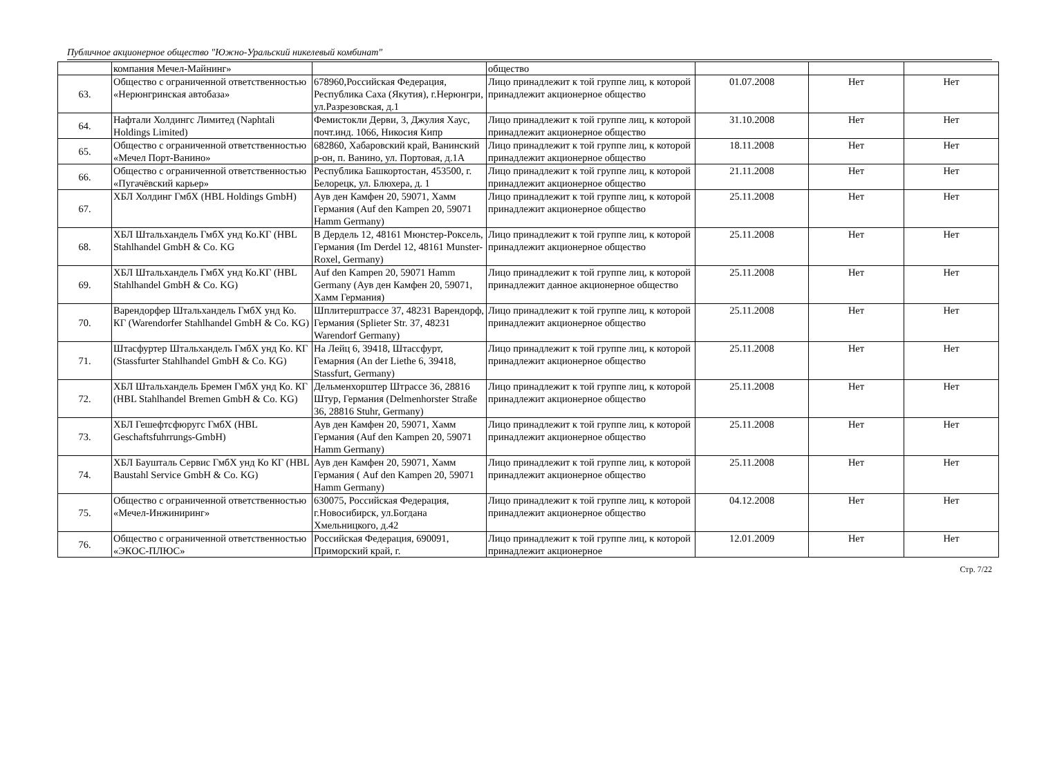Публичное акционерное общество "Южно-Уральский никелевый комбинат"
| | компания Мечел-Майнинг» | | общество | | | |
| 63. | Общество с ограниченной ответственностью «Нерюнгринская автобаза» | 678960,Российская Федерация, Республика Саха (Якутия), г.Нерюнгри, ул.Разрезовская, д.1 | Лицо принадлежит к той группе лиц, к которой принадлежит акционерное общество | 01.07.2008 | Нет | Нет |
| 64. | Нафтали Холдингс Лимитед (Naphtali Holdings Limited) | Фемистокли Дерви, 3, Джулия Хаус, почт.инд. 1066, Никосия Кипр | Лицо принадлежит к той группе лиц, к которой принадлежит акционерное общество | 31.10.2008 | Нет | Нет |
| 65. | Общество с ограниченной ответственностью «Мечел Порт-Ванино» | 682860, Хабаровский край, Ванинский р-он, п. Ванино, ул. Портовая, д.1А | Лицо принадлежит к той группе лиц, к которой принадлежит акционерное общество | 18.11.2008 | Нет | Нет |
| 66. | Общество с ограниченной ответственностью «Пугачёвский карьер» | Республика Башкортостан, 453500, г. Белорецк, ул. Блюхера, д. 1 | Лицо принадлежит к той группе лиц, к которой принадлежит акционерное общество | 21.11.2008 | Нет | Нет |
| 67. | ХБЛ Холдинг ГмбХ (HBL Holdings GmbH) | Аув ден Камфен 20, 59071, Хамм Германия (Auf den Kampen 20, 59071 Hamm Germany) | Лицо принадлежит к той группе лиц, к которой принадлежит акционерное общество | 25.11.2008 | Нет | Нет |
| 68. | ХБЛ Штальхандель ГмбХ унд Ко.КГ (HBL Stahlhandel GmbH & Co. KG | В Дердель 12, 48161 Мюнстер-Роксель, Германия (Im Derdel 12, 48161 Munster-Roxel, Germany) | Лицо принадлежит к той группе лиц, к которой принадлежит акционерное общество | 25.11.2008 | Нет | Нет |
| 69. | ХБЛ Штальхандель ГмбХ унд Ко.КГ (HBL Stahlhandel GmbH & Co. KG) | Auf den Kampen 20, 59071 Hamm Germany (Аув ден Камфен 20, 59071, Хамм Германия) | Лицо принадлежит к той группе лиц, к которой принадлежит данное акционерное общество | 25.11.2008 | Нет | Нет |
| 70. | Варендорфер Штальхандель ГмбХ унд Ко. КГ (Warendorfer Stahlhandel GmbH & Co. KG) | Шплитерштрассе 37, 48231 Варендорф, Германия (Splieter Str. 37, 48231 Warendorf Germany) | Лицо принадлежит к той группе лиц, к которой принадлежит акционерное общество | 25.11.2008 | Нет | Нет |
| 71. | Штасфуртер Штальхандель ГмбХ унд Ко. КГ (Stassfurter Stahlhandel GmbH & Co. KG) | На Лейц 6, 39418, Штассфурт, Гемарния (An der Liethe 6, 39418, Stassfurt, Germany) | Лицо принадлежит к той группе лиц, к которой принадлежит акционерное общество | 25.11.2008 | Нет | Нет |
| 72. | ХБЛ Штальхандель Бремен ГмбХ унд Ко. КГ (HBL Stahlhandel Bremen GmbH & Co. KG) | Дельменхорштер Штрассе 36, 28816 Штур, Германия (Delmenhorster Straße 36, 28816 Stuhr, Germany) | Лицо принадлежит к той группе лиц, к которой принадлежит акционерное общество | 25.11.2008 | Нет | Нет |
| 73. | ХБЛ Гешефтсфюругс ГмбХ (HBL Geschaftsfuhrrungs-GmbH) | Аув ден Камфен 20, 59071, Хамм Германия (Auf den Kampen 20, 59071 Hamm Germany) | Лицо принадлежит к той группе лиц, к которой принадлежит акционерное общество | 25.11.2008 | Нет | Нет |
| 74. | ХБЛ Бaушталь Сервис ГмбХ унд Ко КГ (HBL Baustahl Service GmbH & Co. KG) | Аув ден Камфен 20, 59071, Хамм Германия ( Auf den Kampen 20, 59071 Hamm Germany) | Лицо принадлежит к той группе лиц, к которой принадлежит акционерное общество | 25.11.2008 | Нет | Нет |
| 75. | Общество с ограниченной ответственностью «Мечел-Инжиниринг» | 630075, Российская Федерация, г.Новосибирск, ул.Богдана Хмельницкого, д.42 | Лицо принадлежит к той группе лиц, к которой принадлежит акционерное общество | 04.12.2008 | Нет | Нет |
| 76. | Общество с ограниченной ответственностью «ЭКОС-ПЛЮС» | Российская Федерация, 690091, Приморский край, г. | Лицо принадлежит к той группе лиц, к которой принадлежит акционерное | 12.01.2009 | Нет | Нет |
Стр. 7/22